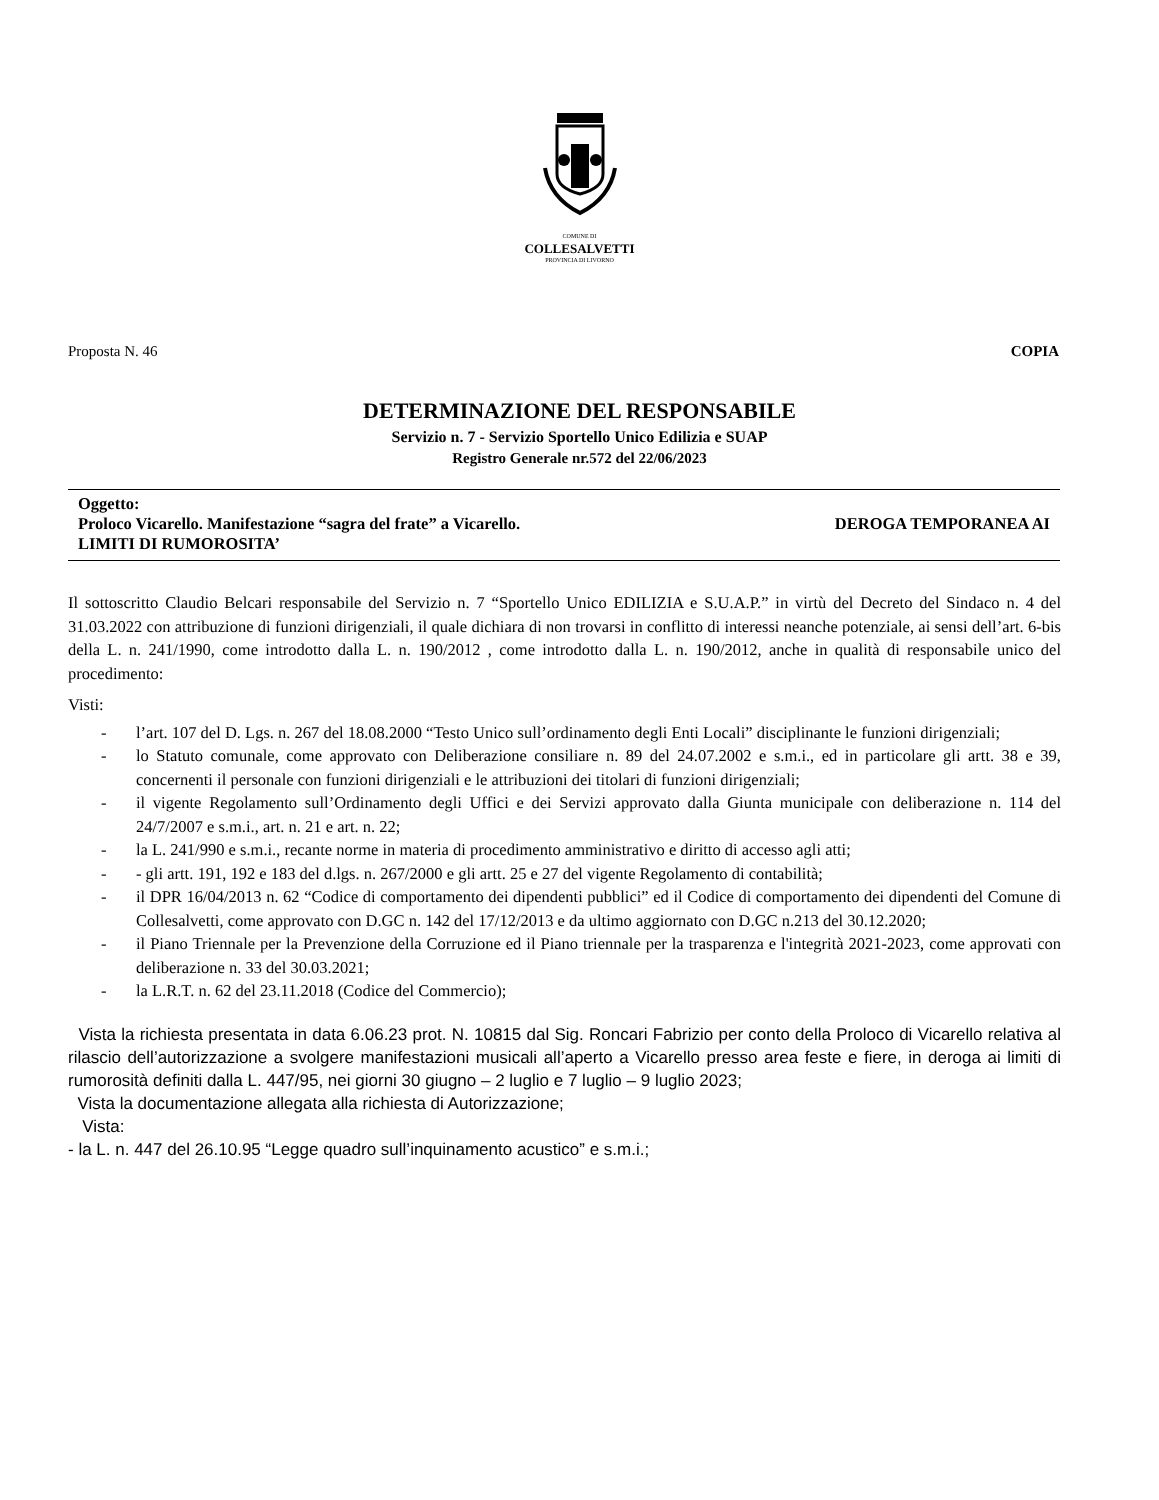COMUNE DI
COLLESALVETTI
PROVINCIA DI LIVORNO
Proposta N. 46 COPIA
DETERMINAZIONE DEL RESPONSABILE
Servizio n. 7 - Servizio Sportello Unico Edilizia e SUAP
Registro Generale nr.572 del 22/06/2023
Oggetto:
Proloco Vicarello. Manifestazione “sagra del frate” a Vicarello. DEROGA TEMPORANEA AI
LIMITI DI RUMOROSITA’
Il sottoscritto Claudio Belcari responsabile del Servizio n. 7 “Sportello Unico EDILIZIA e S.U.A.P.” in virtù del Decreto del Sindaco n. 4 del 31.03.2022 con attribuzione di funzioni dirigenziali, il quale dichiara di non trovarsi in conflitto di interessi neanche potenziale, ai sensi dell’art. 6-bis della L. n. 241/1990, come introdotto dalla L. n. 190/2012 , come introdotto dalla L. n. 190/2012, anche in qualità di responsabile unico del procedimento:
Visti:
- l’art. 107 del D. Lgs. n. 267 del 18.08.2000 “Testo Unico sull’ordinamento degli Enti Locali” disciplinante le funzioni dirigenziali;
- lo Statuto comunale, come approvato con Deliberazione consiliare n. 89 del 24.07.2002 e s.m.i., ed in particolare gli artt. 38 e 39, concernenti il personale con funzioni dirigenziali e le attribuzioni dei titolari di funzioni dirigenziali;
- il vigente Regolamento sull’Ordinamento degli Uffici e dei Servizi approvato dalla Giunta municipale con deliberazione n. 114 del 24/7/2007 e s.m.i., art. n. 21 e art. n. 22;
- la L. 241/990 e s.m.i., recante norme in materia di procedimento amministrativo e diritto di accesso agli atti;
- - gli artt. 191, 192 e 183 del d.lgs. n. 267/2000 e gli artt. 25 e 27 del vigente Regolamento di contabilità;
- il DPR 16/04/2013 n. 62 “Codice di comportamento dei dipendenti pubblici” ed il Codice di comportamento dei dipendenti del Comune di Collesalvetti, come approvato con D.GC n. 142 del 17/12/2013 e da ultimo aggiornato con D.GC n.213 del 30.12.2020;
- il Piano Triennale per la Prevenzione della Corruzione ed il Piano triennale per la trasparenza e l'integrità 2021-2023, come approvati con deliberazione n. 33 del 30.03.2021;
- la L.R.T. n. 62 del 23.11.2018 (Codice del Commercio);
Vista la richiesta presentata in data 6.06.23 prot. N. 10815 dal Sig. Roncari Fabrizio per conto della Proloco di Vicarello relativa al rilascio dell’autorizzazione a svolgere manifestazioni musicali all’aperto a Vicarello presso area feste e fiere, in deroga ai limiti di rumorosità definiti dalla L. 447/95, nei giorni 30 giugno – 2 luglio e 7 luglio – 9 luglio 2023;
Vista la documentazione allegata alla richiesta di Autorizzazione;
Vista:
- la L. n. 447 del 26.10.95 “Legge quadro sull’inquinamento acustico” e s.m.i.;